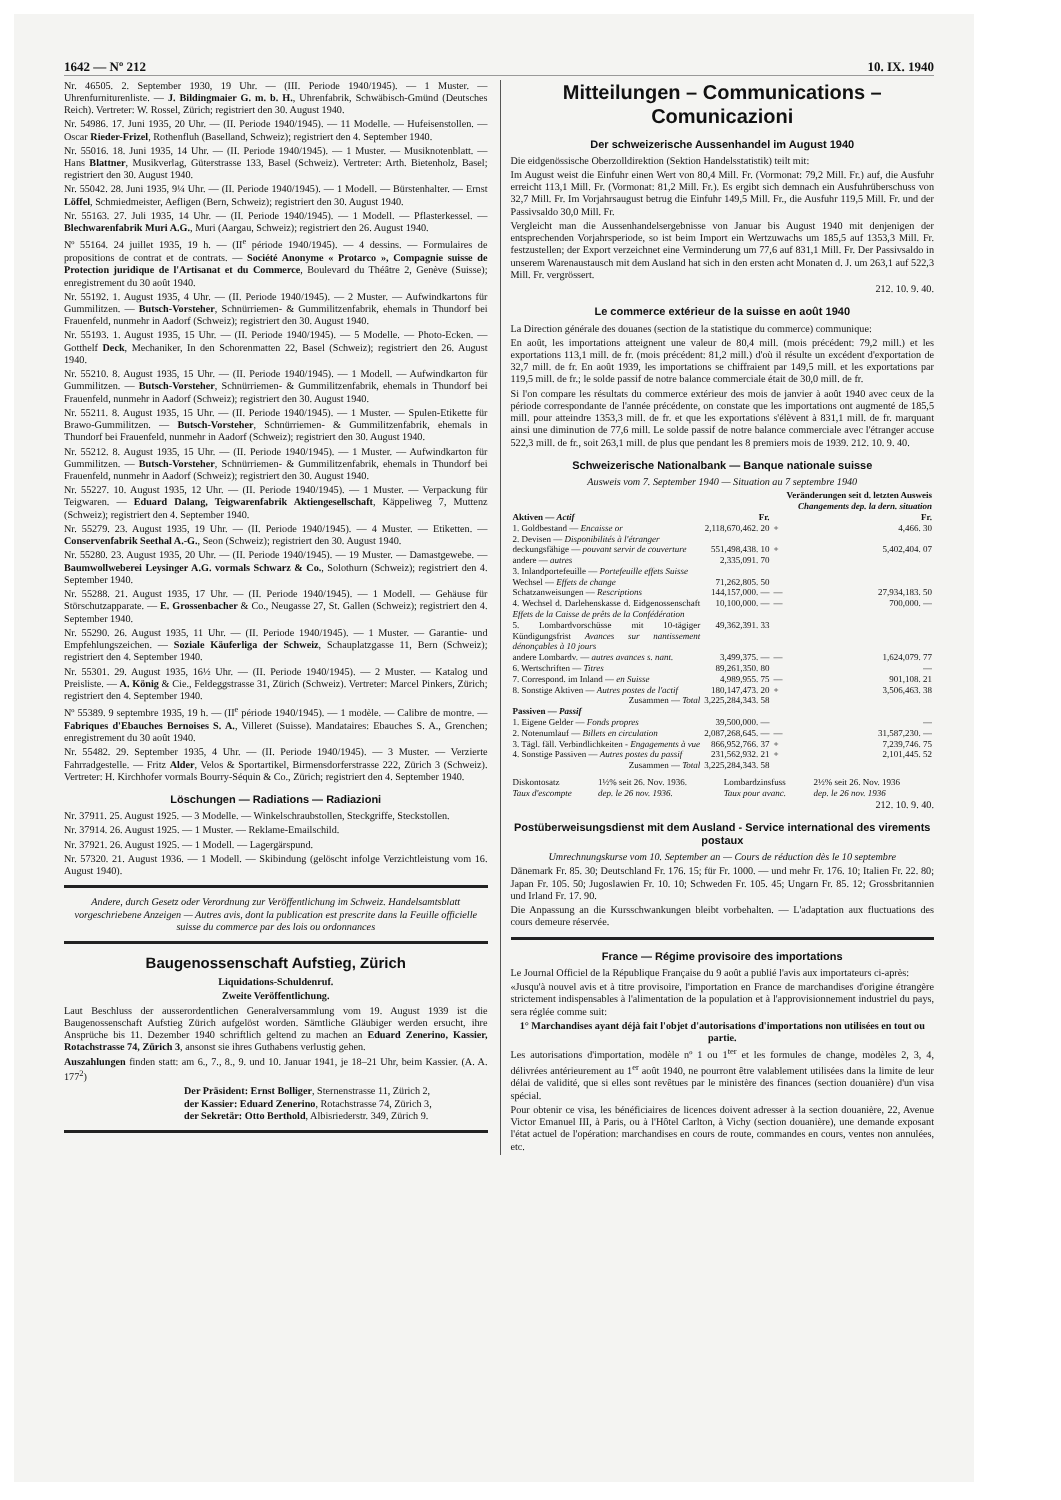1642 — Nº 212 10. IX. 1940
Nr. 46505. 2. September 1930, 19 Uhr. — (III. Periode 1940/1945). — 1 Muster. — Uhrenfurniturenliste. — J. Bildingmaier G. m. b. H., Uhrenfabrik, Schwäbisch-Gmünd (Deutsches Reich). Vertreter: W. Rossel, Zürich; registriert den 30. August 1940.
Nr. 54986. 17. Juni 1935, 20 Uhr. — (II. Periode 1940/1945). — 11 Modelle. — Hufeisenstollen. — Oscar Rieder-Frizel, Rothenfluh (Baselland, Schweiz); registriert den 4. September 1940.
Nr. 55016. 18. Juni 1935, 14 Uhr. — (II. Periode 1940/1945). — 1 Muster. — Musiknotenblatt. — Hans Blattner, Musikverlag, Güterstrasse 133, Basel (Schweiz). Vertreter: Arth. Bietenholz, Basel; registriert den 30. August 1940.
Nr. 55042. 28. Juni 1935, 9¼ Uhr. — (II. Periode 1940/1945). — 1 Modell. — Bürstenhalter. — Ernst Löffel, Schmiedmeister, Aefligen (Bern, Schweiz); registriert den 30. August 1940.
Nr. 55163. 27. Juli 1935, 14 Uhr. — (II. Periode 1940/1945). — 1 Modell. — Pflasterkessel. — Blechwarenfabrik Muri A.G., Muri (Aargau, Schweiz); registriert den 26. August 1940.
Nº 55164. 24 juillet 1935, 19 h. — (II<sup>e</sup> période 1940/1945). — 4 dessins. — Formulaires de propositions de contrat et de contrats. — Société Anonyme « Protarco », Compagnie suisse de Protection juridique de l'Artisanat et du Commerce, Boulevard du Théâtre 2, Genève (Suisse); enregistrement du 30 août 1940.
Nr. 55192. 1. August 1935, 4 Uhr. — (II. Periode 1940/1945). — 2 Muster. — Aufwindkartons für Gummilitzen. — Butsch-Vorsteher, Schnürriemen- & Gummilitzenfabrik, ehemals in Thundorf bei Frauenfeld, nunmehr in Aadorf (Schweiz); registriert den 30. August 1940.
Nr. 55193. 1. August 1935, 15 Uhr. — (II. Periode 1940/1945). — 5 Modelle. — Photo-Ecken. — Gotthelf Deck, Mechaniker, In den Schorenmatten 22, Basel (Schweiz); registriert den 26. August 1940.
Nr. 55210. 8. August 1935, 15 Uhr. — (II. Periode 1940/1945). — 1 Modell. — Aufwindkarton für Gummilitzen. — Butsch-Vorsteher, Schnürriemen- & Gummilitzenfabrik, ehemals in Thundorf bei Frauenfeld, nunmehr in Aadorf (Schweiz); registriert den 30. August 1940.
Nr. 55211. 8. August 1935, 15 Uhr. — (II. Periode 1940/1945). — 1 Muster. — Spulen-Etikette für Brawo-Gummilitzen. — Butsch-Vorsteher, Schnürriemen- & Gummilitzenfabrik, ehemals in Thundorf bei Frauenfeld, nunmehr in Aadorf (Schweiz); registriert den 30. August 1940.
Nr. 55212. 8. August 1935, 15 Uhr. — (II. Periode 1940/1945). — 1 Muster. — Aufwindkarton für Gummilitzen. — Butsch-Vorsteher, Schnürriemen- & Gummilitzenfabrik, ehemals in Thundorf bei Frauenfeld, nunmehr in Aadorf (Schweiz); registriert den 30. August 1940.
Nr. 55227. 10. August 1935, 12 Uhr. — (II. Periode 1940/1945). — 1 Muster. — Verpackung für Teigwaren. — Eduard Dalang, Teigwarenfabrik Aktiengesellschaft, Käppeliweg 7, Muttenz (Schweiz); registriert den 4. September 1940.
Nr. 55279. 23. August 1935, 19 Uhr. — (II. Periode 1940/1945). — 4 Muster. — Etiketten. — Conservenfabrik Seethal A.-G., Seon (Schweiz); registriert den 30. August 1940.
Nr. 55280. 23. August 1935, 20 Uhr. — (II. Periode 1940/1945). — 19 Muster. — Damastgewebe. — Baumwollweberei Leysinger A.G. vormals Schwarz & Co., Solothurn (Schweiz); registriert den 4. September 1940.
Nr. 55288. 21. August 1935, 17 Uhr. — (II. Periode 1940/1945). — 1 Modell. — Gehäuse für Störschutzapparate. — E. Grossenbacher & Co., Neugasse 27, St. Gallen (Schweiz); registriert den 4. September 1940.
Nr. 55290. 26. August 1935, 11 Uhr. — (II. Periode 1940/1945). — 1 Muster. — Garantie- und Empfehlungszeichen. — Soziale Käuferliga der Schweiz, Schauplatzgasse 11, Bern (Schweiz); registriert den 4. September 1940.
Nr. 55301. 29. August 1935, 16½ Uhr. — (II. Periode 1940/1945). — 2 Muster. — Katalog und Preisliste. — A. König & Cie., Feldeggstrasse 31, Zürich (Schweiz). Vertreter: Marcel Pinkers, Zürich; registriert den 4. September 1940.
Nº 55389. 9 septembre 1935, 19 h. — (II<sup>e</sup> période 1940/1945). — 1 modèle. — Calibre de montre. — Fabriques d'Ebauches Bernoises S. A., Villeret (Suisse). Mandataires: Ebauches S. A., Grenchen; enregistrement du 30 août 1940.
Nr. 55482. 29. September 1935, 4 Uhr. — (II. Periode 1940/1945). — 3 Muster. — Verzierte Fahrradgestelle. — Fritz Alder, Velos & Sportartikel, Birmensdorferstrasse 222, Zürich 3 (Schweiz). Vertreter: H. Kirchhofer vormals Bourry-Séquin & Co., Zürich; registriert den 4. September 1940.
Löschungen — Radiations — Radiazioni
Nr. 37911. 25. August 1925. — 3 Modelle. — Winkelschraubstollen, Steckgriffe, Steckstollen.
Nr. 37914. 26. August 1925. — 1 Muster. — Reklame-Emailschild.
Nr. 37921. 26. August 1925. — 1 Modell. — Lagergärspund.
Nr. 57320. 21. August 1936. — 1 Modell. — Skibindung (gelöscht infolge Verzichtleistung vom 16. August 1940).
Andere, durch Gesetz oder Verordnung zur Veröffentlichung im Schweiz. Handelsamtsblatt vorgeschriebene Anzeigen — Autres avis, dont la publication est prescrite dans la Feuille officielle suisse du commerce par des lois ou ordonnances
Baugenossenschaft Aufstieg, Zürich
Liquidations-Schuldenruf.
Zweite Veröffentlichung.
Laut Beschluss der ausserordentlichen Generalversammlung vom 19. August 1939 ist die Baugenossenschaft Aufstieg Zürich aufgelöst worden. Sämtliche Gläubiger werden ersucht, ihre Ansprüche bis 11. Dezember 1940 schriftlich geltend zu machen an Eduard Zenerino, Kassier, Rotachstrasse 74, Zürich 3, ansonst sie ihres Guthabens verlustig gehen.
Auszahlungen finden statt: am 6., 7., 8., 9. und 10. Januar 1941, je 18–21 Uhr, beim Kassier. (A. A. 177<sup>2</sup>)
Der Präsident: Ernst Bolliger, Sternenstrasse 11, Zürich 2,
der Kassier: Eduard Zenerino, Rotachstrasse 74, Zürich 3,
der Sekretär: Otto Berthold, Albisriederstr. 349, Zürich 9.
Mitteilungen – Communications – Comunicazioni
Der schweizerische Aussenhandel im August 1940
Die eidgenössische Oberzolldirektion (Sektion Handelsstatistik) teilt mit:
Im August weist die Einfuhr einen Wert von 80,4 Mill. Fr. (Vormonat: 79,2 Mill. Fr.) auf, die Ausfuhr erreicht 113,1 Mill. Fr. (Vormonat: 81,2 Mill. Fr.). Es ergibt sich demnach ein Ausfuhrüberschuss von 32,7 Mill. Fr. Im Vorjahrsaugust betrug die Einfuhr 149,5 Mill. Fr., die Ausfuhr 119,5 Mill. Fr. und der Passivsaldo 30,0 Mill. Fr.
Vergleicht man die Aussenhandelsergebnisse von Januar bis August 1940 mit denjenigen der entsprechenden Vorjahrsperiode, so ist beim Import ein Wertzuwachs um 185,5 auf 1353,3 Mill. Fr. festzustellen; der Export verzeichnet eine Verminderung um 77,6 auf 831,1 Mill. Fr. Der Passivsaldo in unserem Warenaustausch mit dem Ausland hat sich in den ersten acht Monaten d. J. um 263,1 auf 522,3 Mill. Fr. vergrössert.
212. 10. 9. 40.
Le commerce extérieur de la suisse en août 1940
La Direction générale des douanes (section de la statistique du commerce) communique:
En août, les importations atteignent une valeur de 80,4 mill. (mois précédent: 79,2 mill.) et les exportations 113,1 mill. de fr. (mois précédent: 81,2 mill.) d'où il résulte un excédent d'exportation de 32,7 mill. de fr. En août 1939, les importations se chiffraient par 149,5 mill. et les exportations par 119,5 mill. de fr.; le solde passif de notre balance commerciale était de 30,0 mill. de fr.
Si l'on compare les résultats du commerce extérieur des mois de janvier à août 1940 avec ceux de la période correspondante de l'année précédente, on constate que les importations ont augmenté de 185,5 mill. pour atteindre 1353,3 mill. de fr. et que les exportations s'élèvent à 831,1 mill. de fr. marquant ainsi une diminution de 77,6 mill. Le solde passif de notre balance commerciale avec l'étranger accuse 522,3 mill. de fr., soit 263,1 mill. de plus que pendant les 8 premiers mois de 1939. 212. 10. 9. 40.
Schweizerische Nationalbank — Banque nationale suisse
Ausweis vom 7. September 1940 — Situation au 7 septembre 1940
| | | | Veränderungen seit d. letzten Ausweis Changements dep. la dern. situation |
| --- | --- | --- | --- |
| Aktiven — Actif | Fr. | | Fr. |
| 1. Goldbestand — Encaisse or | 2,118,670,462. 20 | + | 4,466. 30 |
| 2. Devisen — Disponibilités à l'étranger | | | |
| deckungsfähige — pouvant servir de couverture | 551,498,438. 10 | + | 5,402,404. 07 |
| andere — autres | 2,335,091. 70 | | |
| 3. Inlandportefeuille — Portefeuille effets Suisse | | | |
| Wechsel — Effets de change | 71,262,805. 50 | | |
| Schatzanweisungen — Rescriptions | 144,157,000. — | — | 27,934,183. 50 |
| 4. Wechsel d. Darlehenskasse d. Eidgenossenschaft Effets de la Caisse de prêts de la Confédération | 10,100,000. — | — | 700,000. — |
| 5. Lombardvorschüsse mit 10-tägiger Kündigungsfrist Avances sur nantissement dénonçables à 10 jours | 49,362,391. 33 | | |
| andere Lombardv. — autres avances s. nant. | 3,499,375. — | — | 1,624,079. 77 |
| 6. Wertschriften — Titres | 89,261,350. 80 | | — |
| 7. Correspond. im Inland — en Suisse | 4,989,955. 75 | — | 901,108. 21 |
| 8. Sonstige Aktiven — Autres postes de l'actif | 180,147,473. 20 | + | 3,506,463. 38 |
| Zusammen — Total | 3,225,284,343. 58 | | |
| Passiven — Passif | | | |
| 1. Eigene Gelder — Fonds propres | 39,500,000. — | | — |
| 2. Notenumlauf — Billets en circulation | 2,087,268,645. — | — | 31,587,230. — |
| 3. Tägl. fäll. Verbindlichkeiten - Engagements à vue | 866,952,766. 37 | + | 7,239,746. 75 |
| 4. Sonstige Passiven — Autres postes du passif | 231,562,932. 21 | + | 2,101,445. 52 |
| Zusammen — Total | 3,225,284,343. 58 | | |
| Diskontosatz Taux d'escompte | 1½% seit 26. Nov. 1936. dep. le 26 nov. 1936. | Lombardzinsfuss Taux pour avanc. | 2½% seit 26. Nov. 1936 dep. le 26 nov. 1936 |
212. 10. 9. 40.
Postüberweisungsdienst mit dem Ausland - Service international des virements postaux
Umrechnungskurse vom 10. September an — Cours de réduction dès le 10 septembre
Dänemark Fr. 85. 30; Deutschland Fr. 176. 15; für Fr. 1000. — und mehr Fr. 176. 10; Italien Fr. 22. 80; Japan Fr. 105. 50; Jugoslawien Fr. 10. 10; Schweden Fr. 105. 45; Ungarn Fr. 85. 12; Grossbritannien und Irland Fr. 17. 90.
Die Anpassung an die Kursschwankungen bleibt vorbehalten. — L'adaptation aux fluctuations des cours demeure réservée.
France — Régime provisoire des importations
Le Journal Officiel de la République Française du 9 août a publié l'avis aux importateurs ci-après:
«Jusqu'à nouvel avis et à titre provisoire, l'importation en France de marchandises d'origine étrangère strictement indispensables à l'alimentation de la population et à l'approvisionnement industriel du pays, sera réglée comme suit:
1° Marchandises ayant déjà fait l'objet d'autorisations d'importations non utilisées en tout ou partie.
Les autorisations d'importation, modèle nº 1 ou 1<sup>ter</sup> et les formules de change, modèles 2, 3, 4, délivrées antérieurement au 1<sup>er</sup> août 1940, ne pourront être valablement utilisées dans la limite de leur délai de validité, que si elles sont revêtues par le ministère des finances (section douanière) d'un visa spécial.
Pour obtenir ce visa, les bénéficiaires de licences doivent adresser à la section douanière, 22, Avenue Victor Emanuel III, à Paris, ou à l'Hôtel Carlton, à Vichy (section douanière), une demande exposant l'état actuel de l'opération: marchandises en cours de route, commandes en cours, ventes non annulées, etc.